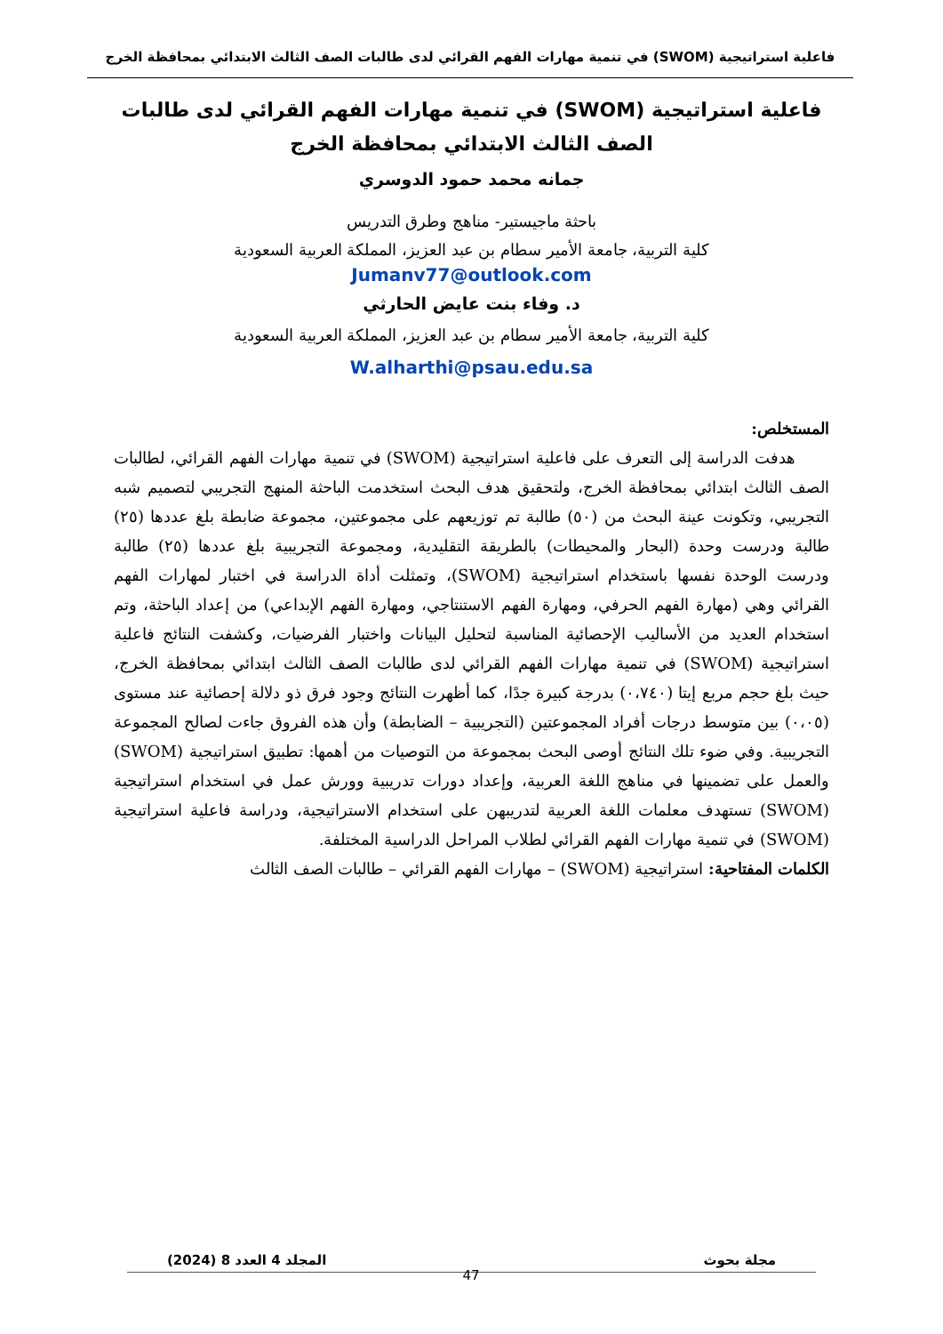فاعلية استراتيجية (SWOM) في تنمية مهارات الفهم القرائي لدى طالبات الصف الثالث الابتدائي بمحافظة الخرج
فاعلية استراتيجية (SWOM) في تنمية مهارات الفهم القرائي لدى طالبات الصف الثالث الابتدائي بمحافظة الخرج
جمانه محمد حمود الدوسري
باحثة ماجيستير- مناهج وطرق التدريس
كلية التربية، جامعة الأمير سطام بن عبد العزيز، المملكة العربية السعودية
Jumanv77@outlook.com
د. وفاء بنت عايض الحارثي
كلية التربية، جامعة الأمير سطام بن عبد العزيز، المملكة العربية السعودية
W.alharthi@psau.edu.sa
المستخلص:
هدفت الدراسة إلى التعرف على فاعلية استراتيجية (SWOM) في تنمية مهارات الفهم القرائي، لطالبات الصف الثالث ابتدائي بمحافظة الخرج، ولتحقيق هدف البحث استخدمت الباحثة المنهج التجريبي لتصميم شبه التجريبي، وتكونت عينة البحث من (٥٠) طالبة تم توزيعهم على مجموعتين، مجموعة ضابطة بلغ عددها (٢٥) طالبة ودرست وحدة (البحار والمحيطات) بالطريقة التقليدية، ومجموعة التجريبية بلغ عددها (٢٥) طالبة ودرست الوحدة نفسها باستخدام استراتيجية (SWOM)، وتمثلت أداة الدراسة في اختبار لمهارات الفهم القرائي وهي (مهارة الفهم الحرفي، ومهارة الفهم الاستنتاجي، ومهارة الفهم الإبداعي) من إعداد الباحثة، وتم استخدام العديد من الأساليب الإحصائية المناسبة لتحليل البيانات واختبار الفرضيات، وكشفت النتائج فاعلية استراتيجية (SWOM) في تنمية مهارات الفهم القرائي لدى طالبات الصف الثالث ابتدائي بمحافظة الخرج، حيث بلغ حجم مربع إيتا (٠،٧٤٠) بدرجة كبيرة جدًا، كما أظهرت النتائج وجود فرق ذو دلالة إحصائية عند مستوى (٠،٠٥) بين متوسط درجات أفراد المجموعتين (التجريبية – الضابطة) وأن هذه الفروق جاءت لصالح المجموعة التجريبية. وفي ضوء تلك النتائج أوصى البحث بمجموعة من التوصيات من أهمها: تطبيق استراتيجية (SWOM) والعمل على تضمينها في مناهج اللغة العربية، وإعداد دورات تدريبية وورش عمل في استخدام استراتيجية (SWOM) تستهدف معلمات اللغة العربية لتدريبهن على استخدام الاستراتيجية، ودراسة فاعلية استراتيجية (SWOM) في تنمية مهارات الفهم القرائي لطلاب المراحل الدراسية المختلفة.
الكلمات المفتاحية: استراتيجية (SWOM) – مهارات الفهم القرائي – طالبات الصف الثالث
مجلة بحوث المجلد 4 العدد 8 (2024)
47